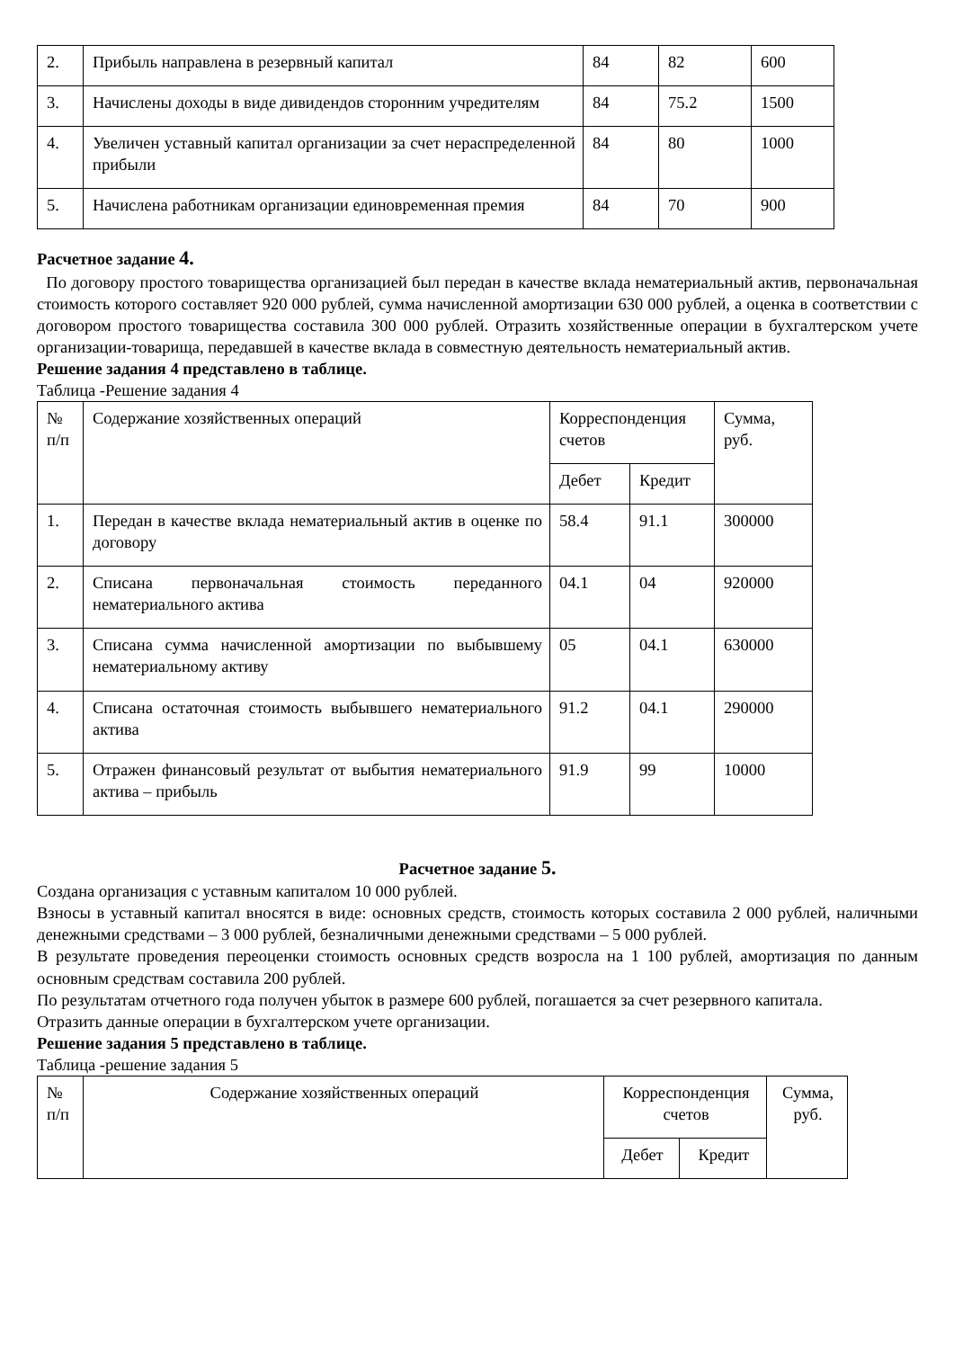| 2. | Прибыль направлена в резервный капитал | 84 | 82 | 600 |
| 3. | Начислены доходы в виде дивидендов сторонним учредителям | 84 | 75.2 | 1500 |
| 4. | Увеличен уставный капитал организации за счет нераспределенной прибыли | 84 | 80 | 1000 |
| 5. | Начислена работникам организации единовременная премия | 84 | 70 | 900 |
Расчетное задание 4.
По договору простого товарищества организацией был передан в качестве вклада нематериальный актив, первоначальная стоимость которого составляет 920 000 рублей, сумма начисленной амортизации 630 000 рублей, а оценка в соответствии с договором простого товарищества составила 300 000 рублей. Отразить хозяйственные операции в бухгалтерском учете организации-товарища, передавшей в качестве вклада в совместную деятельность нематериальный актив.
Решение задания 4 представлено в таблице.
Таблица -Решение задания 4
| № п/п | Содержание хозяйственных операций | Корреспонденция счетов | | Сумма, руб. |
| --- | --- | --- | --- | --- |
| | | Дебет | Кредит | |
| 1. | Передан в качестве вклада нематериальный актив в оценке по договору | 58.4 | 91.1 | 300000 |
| 2. | Списана первоначальная стоимость переданного нематериального актива | 04.1 | 04 | 920000 |
| 3. | Списана сумма начисленной амортизации по выбывшему нематериальному активу | 05 | 04.1 | 630000 |
| 4. | Списана остаточная стоимость выбывшего нематериального актива | 91.2 | 04.1 | 290000 |
| 5. | Отражен финансовый результат от выбытия нематериального актива – прибыль | 91.9 | 99 | 10000 |
Расчетное задание 5.
Создана организация с уставным капиталом 10 000 рублей.
Взносы в уставный капитал вносятся в виде: основных средств, стоимость которых составила 2 000 рублей, наличными денежными средствами – 3 000 рублей, безналичными денежными средствами – 5 000 рублей.
В результате проведения переоценки стоимость основных средств возросла на 1 100 рублей, амортизация по данным основным средствам составила 200 рублей.
По результатам отчетного года получен убыток в размере 600 рублей, погашается за счет резервного капитала.
Отразить данные операции в бухгалтерском учете организации.
Решение задания 5 представлено в таблице.
Таблица -решение задания 5
| № п/п | Содержание хозяйственных операций | Корреспонденция счетов | | Сумма, руб. |
| --- | --- | --- | --- | --- |
| | | Дебет | Кредит | |